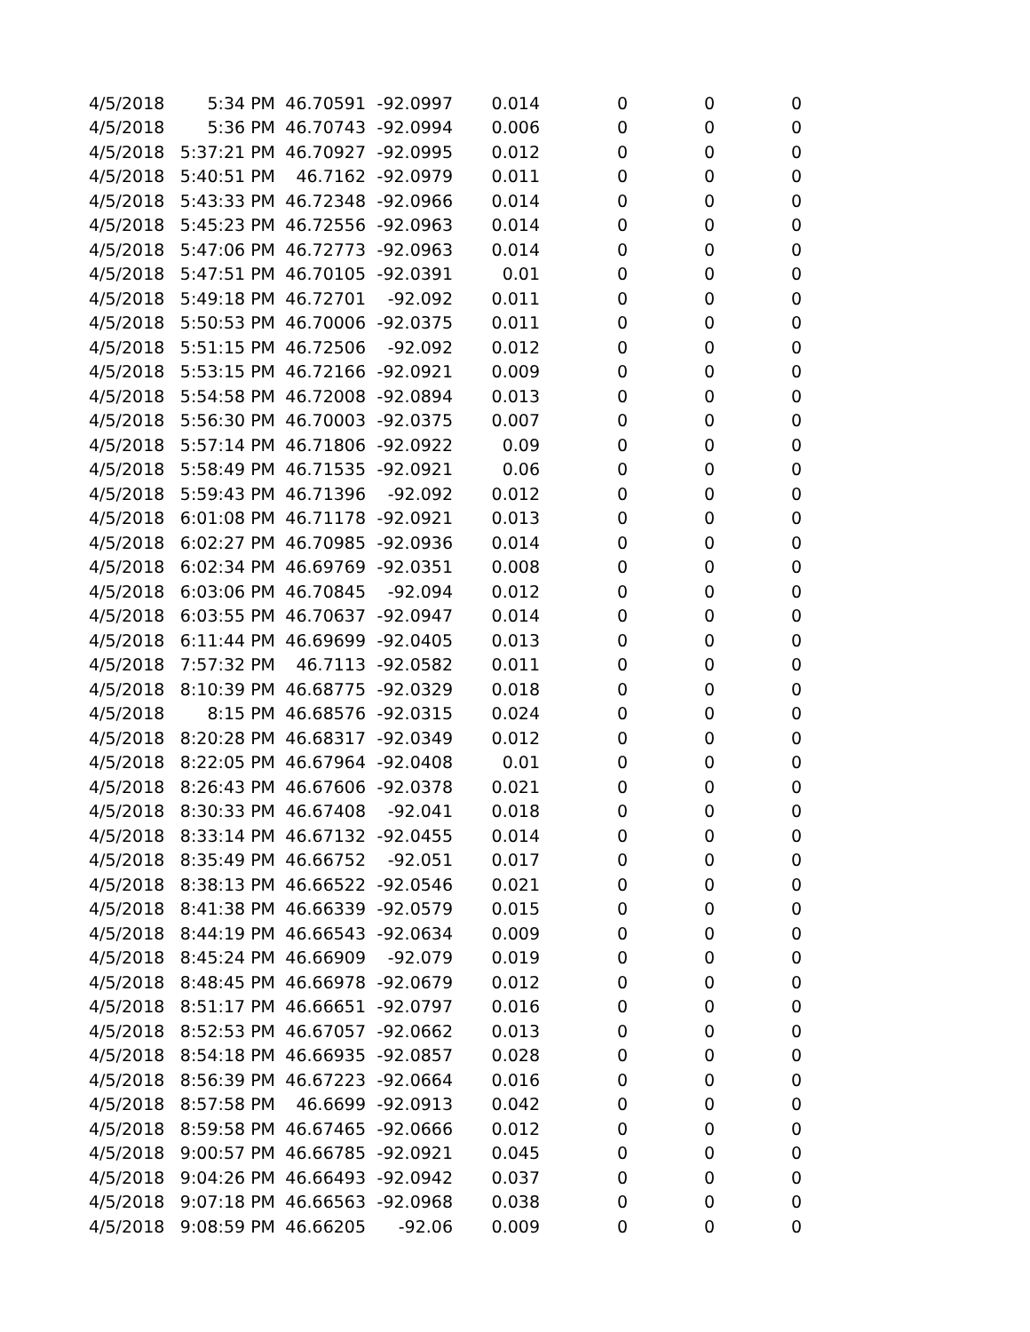| 4/5/2018 | 5:34 PM | 46.70591 | -92.0997 | 0.014 | 0 | 0 | 0 |
| 4/5/2018 | 5:36 PM | 46.70743 | -92.0994 | 0.006 | 0 | 0 | 0 |
| 4/5/2018 | 5:37:21 PM | 46.70927 | -92.0995 | 0.012 | 0 | 0 | 0 |
| 4/5/2018 | 5:40:51 PM | 46.7162 | -92.0979 | 0.011 | 0 | 0 | 0 |
| 4/5/2018 | 5:43:33 PM | 46.72348 | -92.0966 | 0.014 | 0 | 0 | 0 |
| 4/5/2018 | 5:45:23 PM | 46.72556 | -92.0963 | 0.014 | 0 | 0 | 0 |
| 4/5/2018 | 5:47:06 PM | 46.72773 | -92.0963 | 0.014 | 0 | 0 | 0 |
| 4/5/2018 | 5:47:51 PM | 46.70105 | -92.0391 | 0.01 | 0 | 0 | 0 |
| 4/5/2018 | 5:49:18 PM | 46.72701 | -92.092 | 0.011 | 0 | 0 | 0 |
| 4/5/2018 | 5:50:53 PM | 46.70006 | -92.0375 | 0.011 | 0 | 0 | 0 |
| 4/5/2018 | 5:51:15 PM | 46.72506 | -92.092 | 0.012 | 0 | 0 | 0 |
| 4/5/2018 | 5:53:15 PM | 46.72166 | -92.0921 | 0.009 | 0 | 0 | 0 |
| 4/5/2018 | 5:54:58 PM | 46.72008 | -92.0894 | 0.013 | 0 | 0 | 0 |
| 4/5/2018 | 5:56:30 PM | 46.70003 | -92.0375 | 0.007 | 0 | 0 | 0 |
| 4/5/2018 | 5:57:14 PM | 46.71806 | -92.0922 | 0.09 | 0 | 0 | 0 |
| 4/5/2018 | 5:58:49 PM | 46.71535 | -92.0921 | 0.06 | 0 | 0 | 0 |
| 4/5/2018 | 5:59:43 PM | 46.71396 | -92.092 | 0.012 | 0 | 0 | 0 |
| 4/5/2018 | 6:01:08 PM | 46.71178 | -92.0921 | 0.013 | 0 | 0 | 0 |
| 4/5/2018 | 6:02:27 PM | 46.70985 | -92.0936 | 0.014 | 0 | 0 | 0 |
| 4/5/2018 | 6:02:34 PM | 46.69769 | -92.0351 | 0.008 | 0 | 0 | 0 |
| 4/5/2018 | 6:03:06 PM | 46.70845 | -92.094 | 0.012 | 0 | 0 | 0 |
| 4/5/2018 | 6:03:55 PM | 46.70637 | -92.0947 | 0.014 | 0 | 0 | 0 |
| 4/5/2018 | 6:11:44 PM | 46.69699 | -92.0405 | 0.013 | 0 | 0 | 0 |
| 4/5/2018 | 7:57:32 PM | 46.7113 | -92.0582 | 0.011 | 0 | 0 | 0 |
| 4/5/2018 | 8:10:39 PM | 46.68775 | -92.0329 | 0.018 | 0 | 0 | 0 |
| 4/5/2018 | 8:15 PM | 46.68576 | -92.0315 | 0.024 | 0 | 0 | 0 |
| 4/5/2018 | 8:20:28 PM | 46.68317 | -92.0349 | 0.012 | 0 | 0 | 0 |
| 4/5/2018 | 8:22:05 PM | 46.67964 | -92.0408 | 0.01 | 0 | 0 | 0 |
| 4/5/2018 | 8:26:43 PM | 46.67606 | -92.0378 | 0.021 | 0 | 0 | 0 |
| 4/5/2018 | 8:30:33 PM | 46.67408 | -92.041 | 0.018 | 0 | 0 | 0 |
| 4/5/2018 | 8:33:14 PM | 46.67132 | -92.0455 | 0.014 | 0 | 0 | 0 |
| 4/5/2018 | 8:35:49 PM | 46.66752 | -92.051 | 0.017 | 0 | 0 | 0 |
| 4/5/2018 | 8:38:13 PM | 46.66522 | -92.0546 | 0.021 | 0 | 0 | 0 |
| 4/5/2018 | 8:41:38 PM | 46.66339 | -92.0579 | 0.015 | 0 | 0 | 0 |
| 4/5/2018 | 8:44:19 PM | 46.66543 | -92.0634 | 0.009 | 0 | 0 | 0 |
| 4/5/2018 | 8:45:24 PM | 46.66909 | -92.079 | 0.019 | 0 | 0 | 0 |
| 4/5/2018 | 8:48:45 PM | 46.66978 | -92.0679 | 0.012 | 0 | 0 | 0 |
| 4/5/2018 | 8:51:17 PM | 46.66651 | -92.0797 | 0.016 | 0 | 0 | 0 |
| 4/5/2018 | 8:52:53 PM | 46.67057 | -92.0662 | 0.013 | 0 | 0 | 0 |
| 4/5/2018 | 8:54:18 PM | 46.66935 | -92.0857 | 0.028 | 0 | 0 | 0 |
| 4/5/2018 | 8:56:39 PM | 46.67223 | -92.0664 | 0.016 | 0 | 0 | 0 |
| 4/5/2018 | 8:57:58 PM | 46.6699 | -92.0913 | 0.042 | 0 | 0 | 0 |
| 4/5/2018 | 8:59:58 PM | 46.67465 | -92.0666 | 0.012 | 0 | 0 | 0 |
| 4/5/2018 | 9:00:57 PM | 46.66785 | -92.0921 | 0.045 | 0 | 0 | 0 |
| 4/5/2018 | 9:04:26 PM | 46.66493 | -92.0942 | 0.037 | 0 | 0 | 0 |
| 4/5/2018 | 9:07:18 PM | 46.66563 | -92.0968 | 0.038 | 0 | 0 | 0 |
| 4/5/2018 | 9:08:59 PM | 46.66205 | -92.06 | 0.009 | 0 | 0 | 0 |